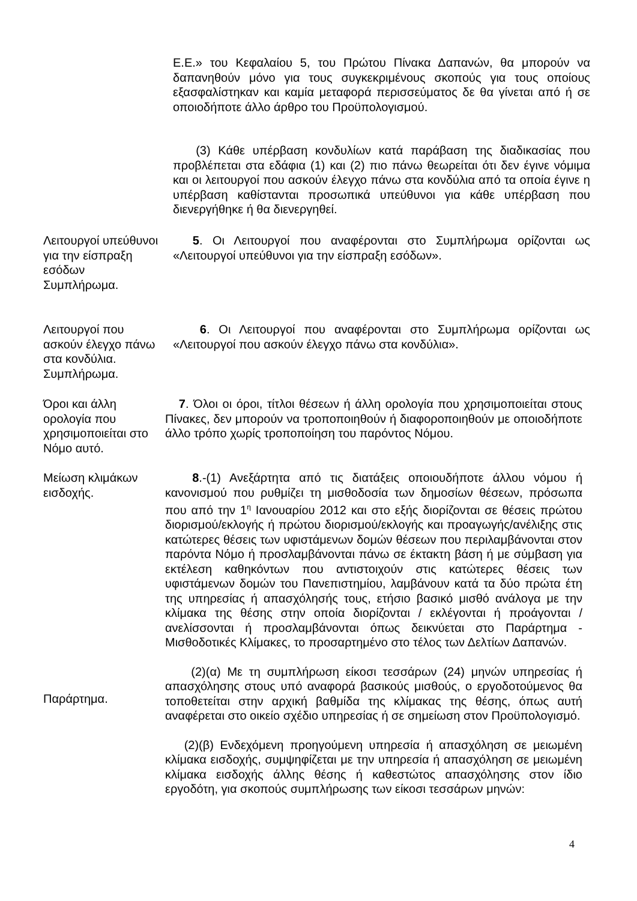Ε.Ε.» του Κεφαλαίου 5, του Πρώτου Πίνακα Δαπανών, θα μπορούν να δαπανηθούν μόνο για τους συγκεκριμένους σκοπούς για τους οποίους εξασφαλίστηκαν και καμία μεταφορά περισσεύματος δε θα γίνεται από ή σε οποιοδήποτε άλλο άρθρο του Προϋπολογισμού.
(3) Κάθε υπέρβαση κονδυλίων κατά παράβαση της διαδικασίας που προβλέπεται στα εδάφια (1) και (2) πιο πάνω θεωρείται ότι δεν έγινε νόμιμα και οι λειτουργοί που ασκούν έλεγχο πάνω στα κονδύλια από τα οποία έγινε η υπέρβαση καθίστανται προσωπικά υπεύθυνοι για κάθε υπέρβαση που διενεργήθηκε ή θα διενεργηθεί.
Λειτουργοί υπεύθυνοι για την είσπραξη εσόδων Συμπλήρωμα.
5. Οι Λειτουργοί που αναφέρονται στο Συμπλήρωμα ορίζονται ως «Λειτουργοί υπεύθυνοι για την είσπραξη εσόδων».
Λειτουργοί που ασκούν έλεγχο πάνω στα κονδύλια. Συμπλήρωμα.
6. Οι Λειτουργοί που αναφέρονται στο Συμπλήρωμα ορίζονται ως «Λειτουργοί που ασκούν έλεγχο πάνω στα κονδύλια».
Όροι και άλλη ορολογία που χρησιμοποιείται στο Νόμο αυτό.
7. Όλοι οι όροι, τίτλοι θέσεων ή άλλη ορολογία που χρησιμοποιείται στους Πίνακες, δεν μπορούν να τροποποιηθούν ή διαφοροποιηθούν με οποιοδήποτε άλλο τρόπο χωρίς τροποποίηση του παρόντος Νόμου.
Μείωση κλιμάκων εισδοχής.
Παράρτημα.
8.-(1) Ανεξάρτητα από τις διατάξεις οποιουδήποτε άλλου νόμου ή κανονισμού που ρυθμίζει τη μισθοδοσία των δημοσίων θέσεων, πρόσωπα που από την 1<sup>η</sup> Ιανουαρίου 2012 και στο εξής διορίζονται σε θέσεις πρώτου διορισμού/εκλογής ή πρώτου διορισμού/εκλογής και προαγωγής/ανέλιξης στις κατώτερες θέσεις των υφιστάμενων δομών θέσεων που περιλαμβάνονται στον παρόντα Νόμο ή προσλαμβάνονται πάνω σε έκτακτη βάση ή με σύμβαση για εκτέλεση καθηκόντων που αντιστοιχούν στις κατώτερες θέσεις των υφιστάμενων δομών του Πανεπιστημίου, λαμβάνουν κατά τα δύο πρώτα έτη της υπηρεσίας ή απασχόλησής τους, ετήσιο βασικό μισθό ανάλογα με την κλίμακα της θέσης στην οποία διορίζονται / εκλέγονται ή προάγονται / ανελίσσονται ή προσλαμβάνονται όπως δεικνύεται στο Παράρτημα - Μισθοδοτικές Κλίμακες, το προσαρτημένο στο τέλος των Δελτίων Δαπανών.
(2)(α) Με τη συμπλήρωση είκοσι τεσσάρων (24) μηνών υπηρεσίας ή απασχόλησης στους υπό αναφορά βασικούς μισθούς, ο εργοδοτούμενος θα τοποθετείται στην αρχική βαθμίδα της κλίμακας της θέσης, όπως αυτή αναφέρεται στο οικείο σχέδιο υπηρεσίας ή σε σημείωση στον Προϋπολογισμό.
(2)(β) Ενδεχόμενη προηγούμενη υπηρεσία ή απασχόληση σε μειωμένη κλίμακα εισδοχής, συμψηφίζεται με την υπηρεσία ή απασχόληση σε μειωμένη κλίμακα εισδοχής άλλης θέσης ή καθεστώτος απασχόλησης στον ίδιο εργοδότη, για σκοπούς συμπλήρωσης των είκοσι τεσσάρων μηνών:
4